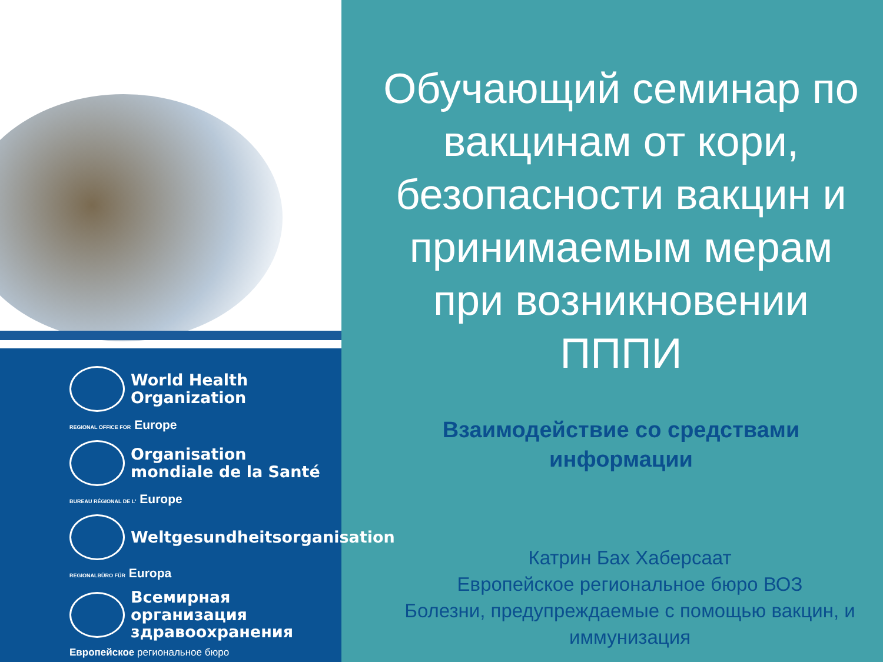World Health
Organization
REGIONAL OFFICE FOR Europe
Organisation
mondiale de la Santé
BUREAU RÉGIONAL DE L' Europe
Weltgesundheitsorganisation
REGIONALBÜRO FÜR Europa
Всемирная организация
здравоохранения
Европейское региональное бюро
Обучающий семинар по вакцинам от кори, безопасности вакцин и принимаемым мерам при возникновении ПППИ
Взаимодействие со средствами информации
Катрин Бах Хаберсаат
Европейское региональное бюро ВОЗ
Болезни, предупреждаемые с помощью вакцин, и иммунизация